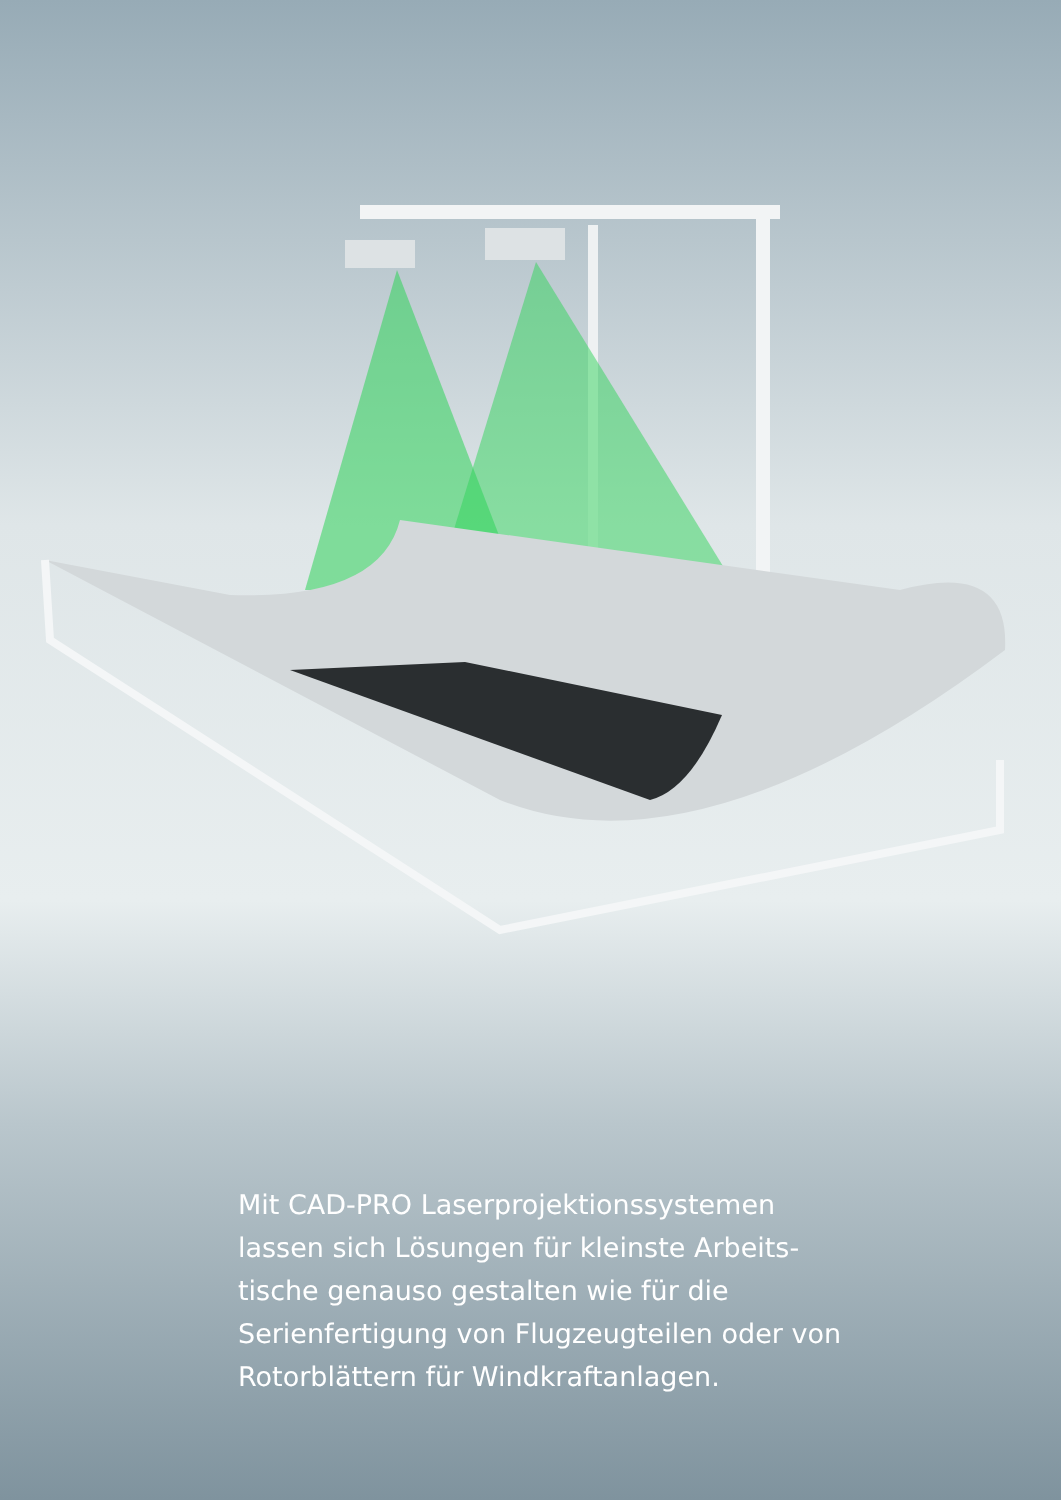Mit CAD-PRO Laserprojektionssystemen lassen sich Lösungen für kleinste Arbeits-
tische genauso gestalten wie für die Serienfertigung von Flugzeugteilen oder von Rotorblättern für Windkraftanlagen.